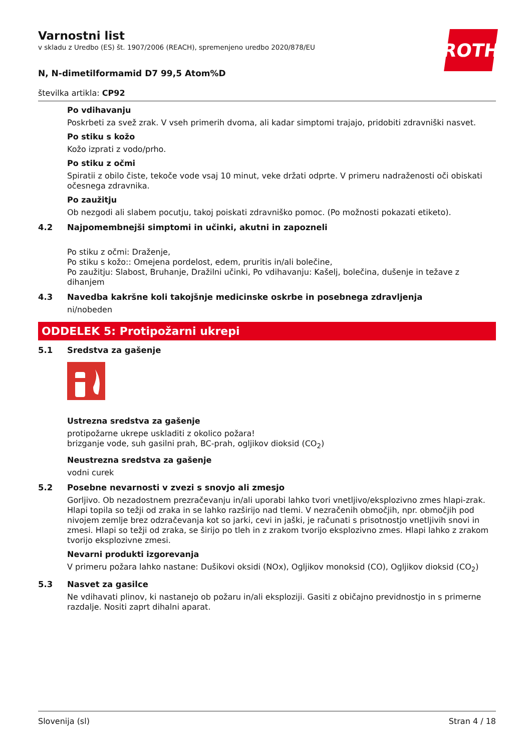ROTH
Varnostni list
v skladu z Uredbo (ES) št. 1907/2006 (REACH), spremenjeno uredbo 2020/878/EU
N, N-dimetilformamid D7 99,5 Atom%D
številka artikla: CP92
Po vdihavanju
Poskrbeti za svež zrak. V vseh primerih dvoma, ali kadar simptomi trajajo, pridobiti zdravniški nasvet.
Po stiku s kožo
Kožo izprati z vodo/prho.
Po stiku z očmi
Spiratii z obilo čiste, tekoče vode vsaj 10 minut, veke držati odprte. V primeru nadraženosti oči obiskati očesnega zdravnika.
Po zaužitju
Ob nezgodi ali slabem pocutju, takoj poiskati zdravniško pomoc. (Po možnosti pokazati etiketo).
4.2 Najpomembnejši simptomi in učinki, akutni in zapozneli
Po stiku z očmi: Draženje,
Po stiku s kožo:: Omejena pordelost, edem, pruritis in/ali bolečine,
Po zaužitju: Slabost, Bruhanje, Dražilni učinki, Po vdihavanju: Kašelj, bolečina, dušenje in težave z dihanjem
4.3 Navedba kakršne koli takojšnje medicinske oskrbe in posebnega zdravljenja
ni/nobeden
ODDELEK 5: Protipožarni ukrepi
5.1 Sredstva za gašenje
Ustrezna sredstva za gašenje
protipožarne ukrepe uskladiti z okolico požara!
brizganje vode, suh gasilni prah, BC-prah, ogljikov dioksid (CO<sub>2</sub>)
Neustrezna sredstva za gašenje
vodni curek
5.2 Posebne nevarnosti v zvezi s snovjo ali zmesjo
Gorljivo. Ob nezadostnem prezračevanju in/ali uporabi lahko tvori vnetljivo/eksplozivno zmes hlapi-zrak. Hlapi topila so težji od zraka in se lahko razširijo nad tlemi. V nezračenih območjih, npr. območjih pod nivojem zemlje brez odzračevanja kot so jarki, cevi in jaški, je računati s prisotnostjo vnetljivih snovi in zmesi. Hlapi so težji od zraka, se širijo po tleh in z zrakom tvorijo eksplozivno zmes. Hlapi lahko z zrakom tvorijo eksplozivne zmesi.
Nevarni produkti izgorevanja
V primeru požara lahko nastane: Dušikovi oksidi (NOx), Ogljikov monoksid (CO), Ogljikov dioksid (CO<sub>2</sub>)
5.3 Nasvet za gasilce
Ne vdihavati plinov, ki nastanejo ob požaru in/ali eksploziji. Gasiti z običajno previdnostjo in s primerne razdalje. Nositi zaprt dihalni aparat.
Slovenija (sl) Stran 4 / 18